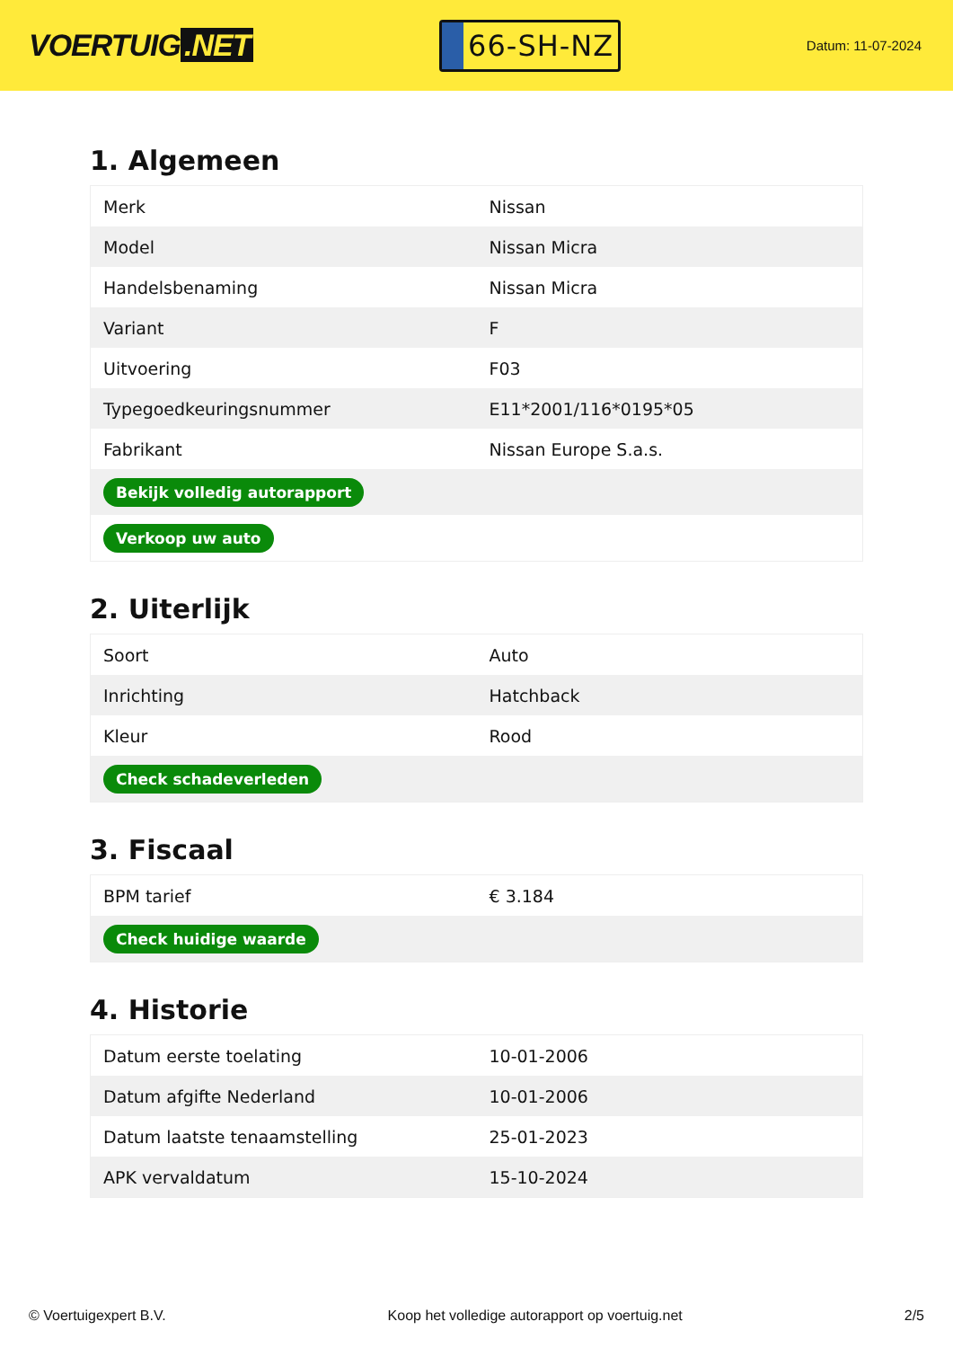VOERTUIG.NET
66-SH-NZ
Datum: 11-07-2024
1. Algemeen
| Merk | Nissan |
| Model | Nissan Micra |
| Handelsbenaming | Nissan Micra |
| Variant | F |
| Uitvoering | F03 |
| Typegoedkeuringsnummer | E11*2001/116*0195*05 |
| Fabrikant | Nissan Europe S.a.s. |
| Bekijk volledig autorapport | |
| Verkoop uw auto | |
2. Uiterlijk
| Soort | Auto |
| Inrichting | Hatchback |
| Kleur | Rood |
| Check schadeverleden | |
3. Fiscaal
| BPM tarief | € 3.184 |
| Check huidige waarde | |
4. Historie
| Datum eerste toelating | 10-01-2006 |
| Datum afgifte Nederland | 10-01-2006 |
| Datum laatste tenaamstelling | 25-01-2023 |
| APK vervaldatum | 15-10-2024 |
© Voertuigexpert B.V. Koop het volledige autorapport op voertuig.net 2/5